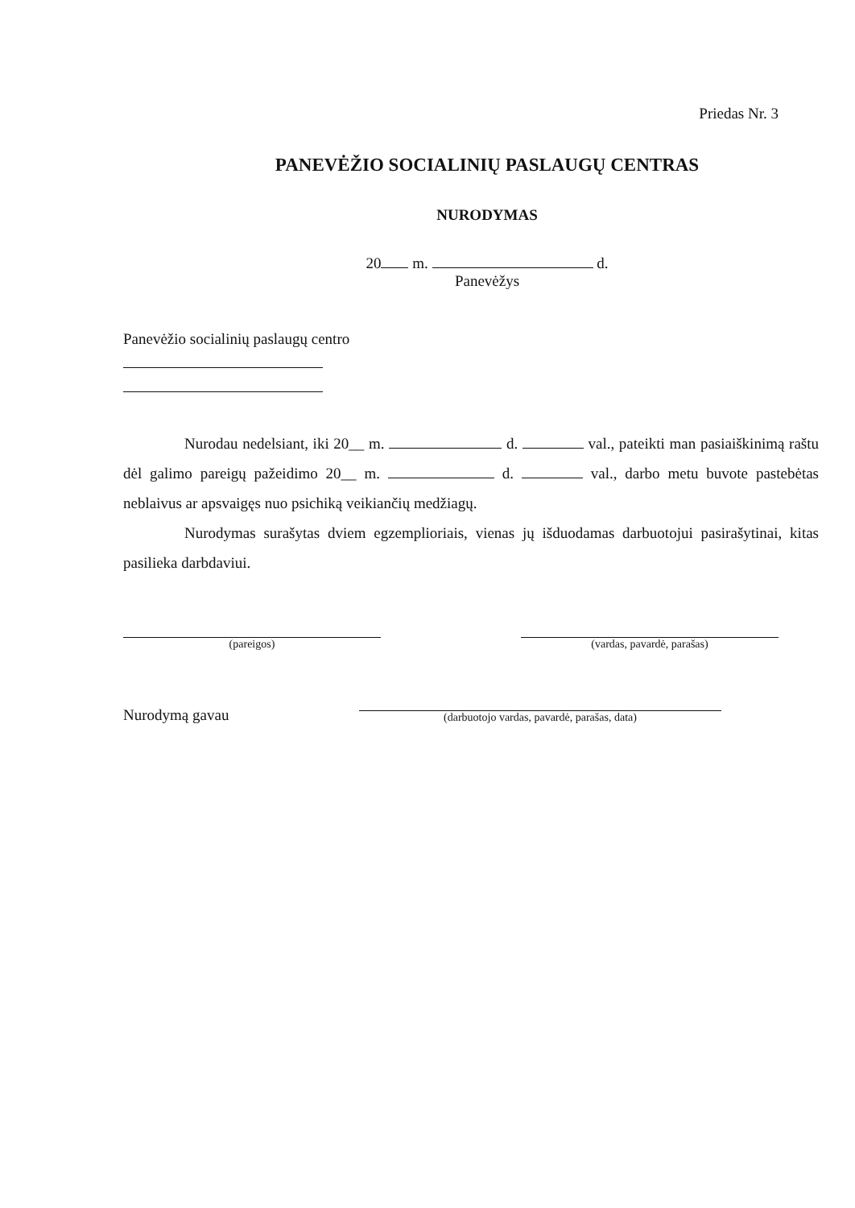Priedas Nr. 3
PANEVĖŽIO SOCIALINIŲ PASLAUGŲ CENTRAS
NURODYMAS
20 m. d.
Panevėžys
Panevėžio socialinių paslaugų centro
Nurodau nedelsiant, iki 20__ m. d. val., pateikti man pasiaiškinimą raštu dėl galimo pareigų pažeidimo 20__ m. d. val., darbo metu buvote pastebėtas neblaivus ar apsvaigęs nuo psichiką veikiančių medžiagų.
Nurodymas surašytas dviem egzemplioriais, vienas jų išduodamas darbuotojui pasirašytinai, kitas pasilieka darbdaviui.
(pareigos) (vardas, pavardė, parašas)
Nurodymą gavau
(darbuotojo vardas, pavardė, parašas, data)